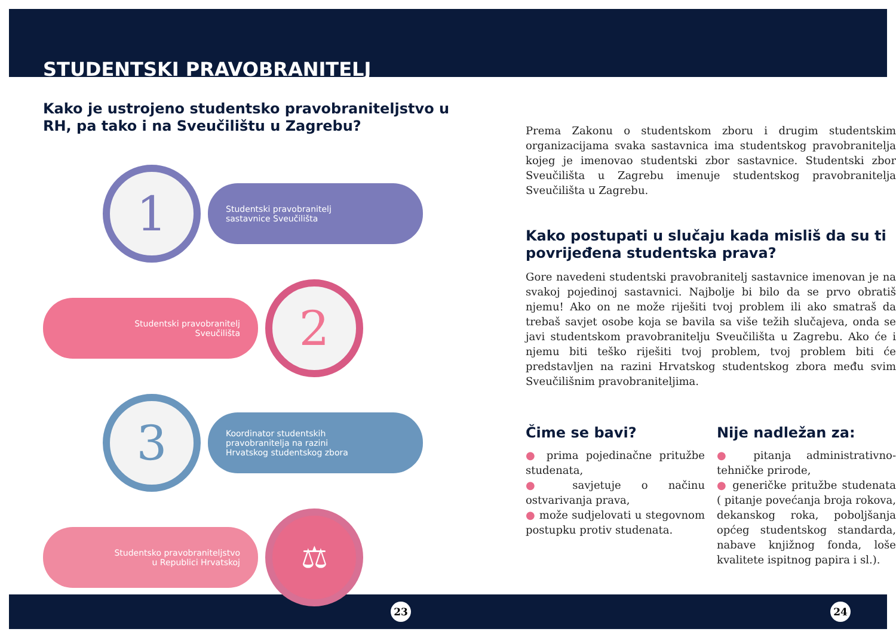STUDENTSKI PRAVOBRANITELJ
Kako je ustrojeno studentsko pravobraniteljstvo u RH, pa tako i na Sveučilištu u Zagrebu?
1
Studentski pravobranitelj
sastavnice Sveučilišta
Studentski pravobranitelj
Sveučilišta
2
3
Koordinator studentskih
pravobranitelja na razini
Hrvatskog studentskog zbora
Studentsko pravobraniteljstvo
u Republici Hrvatskoj
⚖
Prema Zakonu o studentskom zboru i drugim studentskim organizacijama svaka sastavnica ima studentskog pravobranitelja kojeg je imenovao studentski zbor sastavnice. Studentski zbor Sveučilišta u Zagrebu imenuje studentskog pravobranitelja Sveučilišta u Zagrebu.
Kako postupati u slučaju kada misliš da su ti povrijeđena studentska prava?
Gore navedeni studentski pravobranitelj sastavnice imenovan je na svakoj pojedinoj sastavnici. Najbolje bi bilo da se prvo obratiš njemu! Ako on ne može riješiti tvoj problem ili ako smatraš da trebaš savjet osobe koja se bavila sa više težih slučajeva, onda se javi studentskom pravobranitelju Sveučilišta u Zagrebu. Ako će i njemu biti teško riješiti tvoj problem, tvoj problem biti će predstavljen na razini Hrvatskog studentskog zbora među svim Sveučilišnim pravobraniteljima.
Čime se bavi?
● prima pojedinačne pritužbe studenata,
● savjetuje o načinu ostvarivanja prava,
● može sudjelovati u stegovnom postupku protiv studenata.
Nije nadležan za:
● pitanja administrativno-tehničke prirode,
● generičke pritužbe studenata ( pitanje povećanja broja rokova, dekanskog roka, poboljšanja općeg studentskog standarda, nabave knjižnog fonda, loše kvalitete ispitnog papira i sl.).
23 24